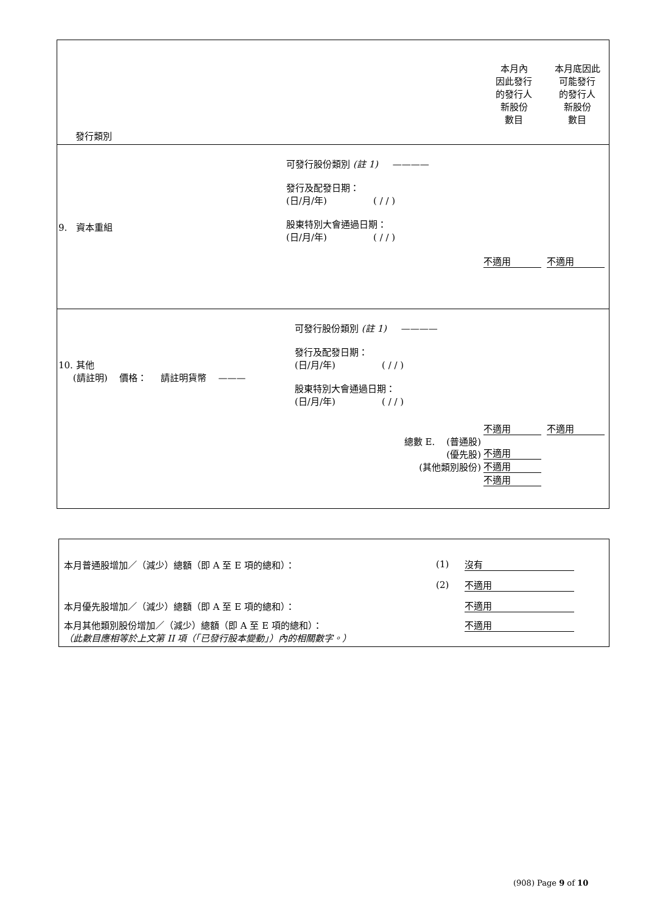| 發行類別 | | 本月內 因此發行 的發行人 新股份 數目 | 本月底因此 可能發行 的發行人 新股份 數目 |
| 9. 資本重組 | 可發行股份類別 (註 1) ———— 發行及配發日期： (日/月/年) ( / / ) 股東特別大會通過日期： (日/月/年) ( / / ) | 不適用 | 不適用 |
| 10. 其他 (請註明) 價格： 請註明貨幣 ——— | 可發行股份類別 (註 1) ———— 發行及配發日期： (日/月/年) ( / / ) 股東特別大會通過日期： (日/月/年) ( / / ) 總數 E. (普通股) (優先股) (其他類別股份) | 不適用 不適用 不適用 不適用 | 不適用 |
| 本月普通股增加／（減少）總額（即 A 至 E 項的總和）： | (1) | 沒有 |
| | (2) | 不適用 |
| 本月優先股增加／（減少）總額（即 A 至 E 項的總和）： | | 不適用 |
| 本月其他類別股份增加／（減少）總額（即 A 至 E 項的總和）： （此數目應相等於上文第 II 項（「已發行股本變動」）內的相關數字。） | | 不適用 |
(908) Page 9 of 10